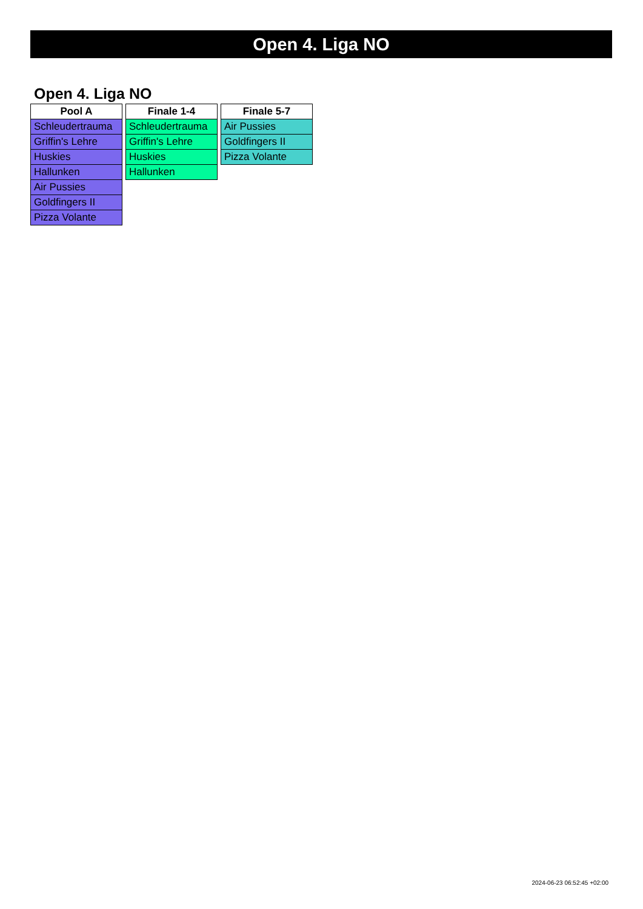Open 4. Liga NO
Open 4. Liga NO
| Pool A |
| --- |
| Schleudertrauma |
| Griffin's Lehre |
| Huskies |
| Hallunken |
| Air Pussies |
| Goldfingers II |
| Pizza Volante |
| Finale 1-4 |
| --- |
| Schleudertrauma |
| Griffin's Lehre |
| Huskies |
| Hallunken |
| Finale 5-7 |
| --- |
| Air Pussies |
| Goldfingers II |
| Pizza Volante |
2024-06-23 06:52:45 +02:00